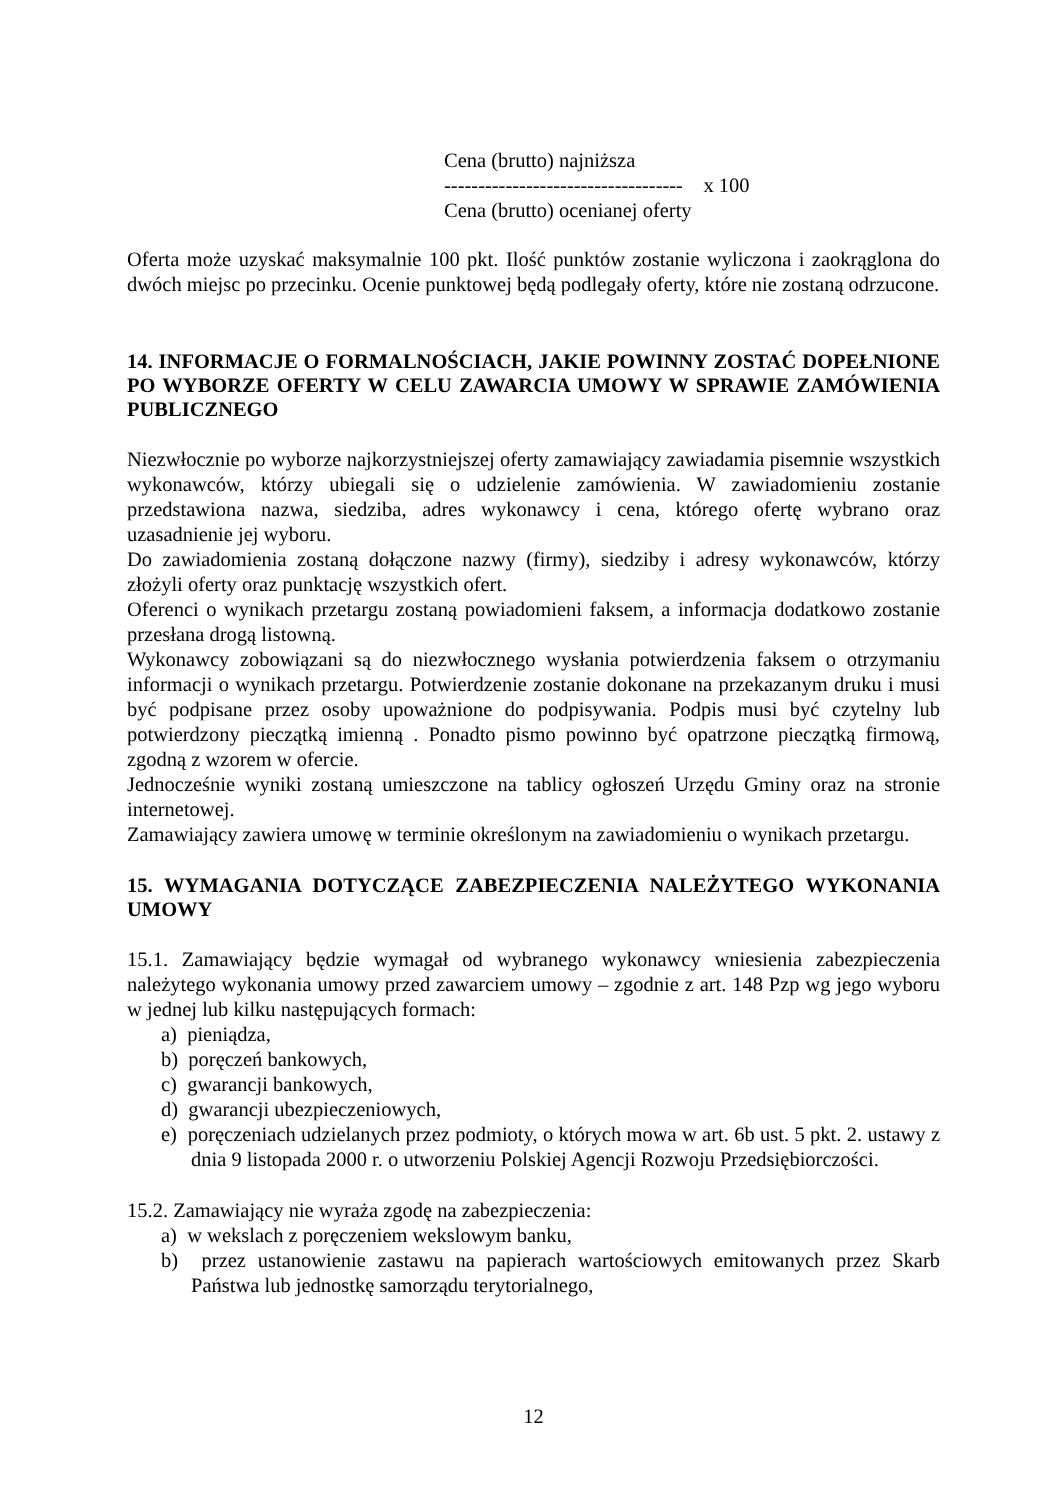Cena (brutto) najniższa
----------------------------------- x 100
Cena (brutto) ocenianej oferty
Oferta może uzyskać maksymalnie 100 pkt. Ilość punktów zostanie wyliczona i zaokrąglona do dwóch miejsc po przecinku. Ocenie punktowej będą podlegały oferty, które nie zostaną odrzucone.
14. INFORMACJE O FORMALNOŚCIACH, JAKIE POWINNY ZOSTAĆ DOPEŁNIONE PO WYBORZE OFERTY W CELU ZAWARCIA UMOWY W SPRAWIE ZAMÓWIENIA PUBLICZNEGO
Niezwłocznie po wyborze najkorzystniejszej oferty zamawiający zawiadamia pisemnie wszystkich wykonawców, którzy ubiegali się o udzielenie zamówienia. W zawiadomieniu zostanie przedstawiona nazwa, siedziba, adres wykonawcy i cena, którego ofertę wybrano oraz uzasadnienie jej wyboru.
Do zawiadomienia zostaną dołączone nazwy (firmy), siedziby i adresy wykonawców, którzy złożyli oferty oraz punktację wszystkich ofert.
Oferenci o wynikach przetargu zostaną powiadomieni faksem, a informacja dodatkowo zostanie przesłana drogą listowną.
Wykonawcy zobowiązani są do niezwłocznego wysłania potwierdzenia faksem o otrzymaniu informacji o wynikach przetargu. Potwierdzenie zostanie dokonane na przekazanym druku i musi być podpisane przez osoby upoważnione do podpisywania. Podpis musi być czytelny lub potwierdzony pieczątką imienną . Ponadto pismo powinno być opatrzone pieczątką firmową, zgodną z wzorem w ofercie.
Jednocześnie wyniki zostaną umieszczone na tablicy ogłoszeń Urzędu Gminy oraz na stronie internetowej.
Zamawiający zawiera umowę w terminie określonym na zawiadomieniu o wynikach przetargu.
15. WYMAGANIA DOTYCZĄCE ZABEZPIECZENIA NALEŻYTEGO WYKONANIA UMOWY
15.1. Zamawiający będzie wymagał od wybranego wykonawcy wniesienia zabezpieczenia należytego wykonania umowy przed zawarciem umowy – zgodnie z art. 148 Pzp wg jego wyboru w jednej lub kilku następujących formach:
a) pieniądza,
b) poręczeń bankowych,
c) gwarancji bankowych,
d) gwarancji ubezpieczeniowych,
e) poręczeniach udzielanych przez podmioty, o których mowa w art. 6b ust. 5 pkt. 2. ustawy z dnia 9 listopada 2000 r. o utworzeniu Polskiej Agencji Rozwoju Przedsiębiorczości.
15.2. Zamawiający nie wyraża zgodę na zabezpieczenia:
a) w wekslach z poręczeniem wekslowym banku,
b) przez ustanowienie zastawu na papierach wartościowych emitowanych przez Skarb Państwa lub jednostkę samorządu terytorialnego,
12